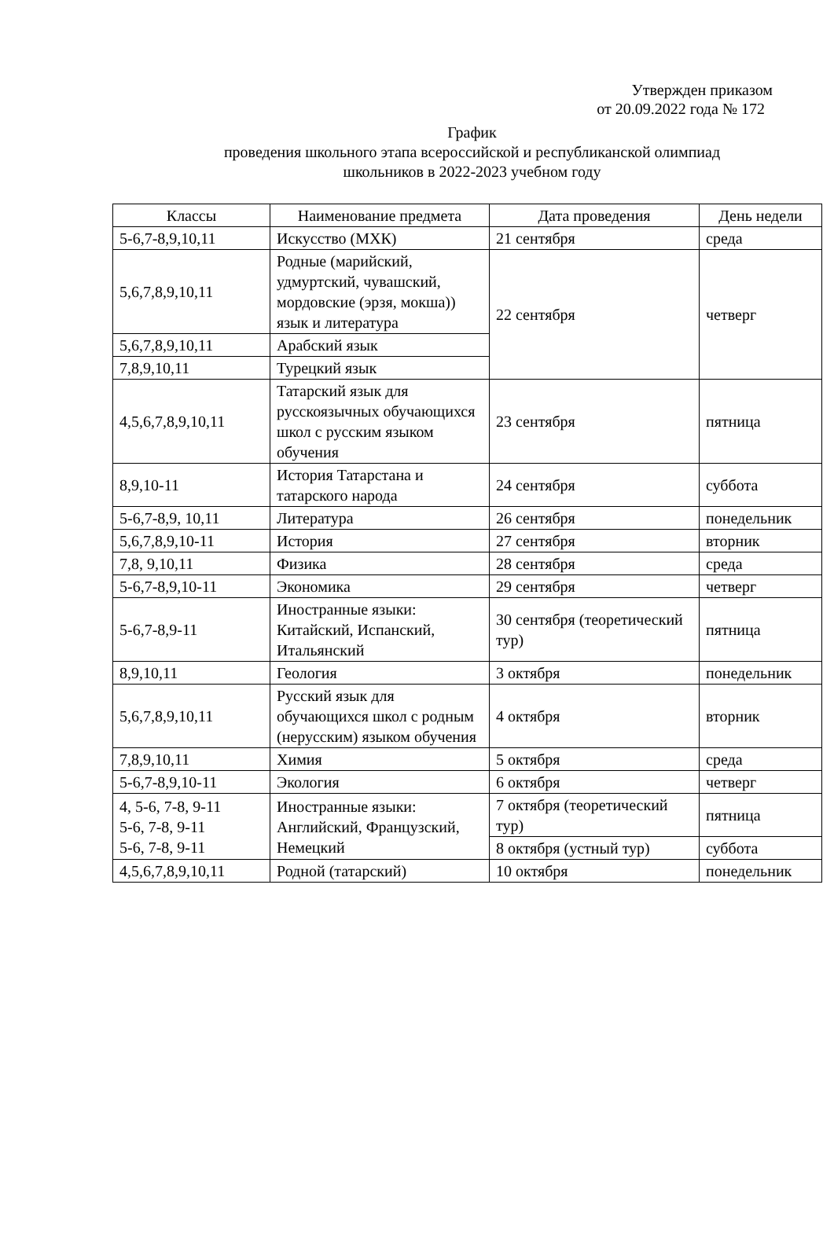Утвержден приказом
от 20.09.2022 года № 172
График
проведения школьного этапа всероссийской и республиканской олимпиад
школьников в 2022-2023 учебном году
| Классы | Наименование предмета | Дата проведения | День недели |
| --- | --- | --- | --- |
| 5-6,7-8,9,10,11 | Искусство (МХК) | 21 сентября | среда |
| 5,6,7,8,9,10,11 | Родные (марийский, удмуртский, чувашский, мордовские (эрзя, мокша)) язык и литература | 22 сентября | четверг |
| 5,6,7,8,9,10,11 | Арабский язык | | |
| 7,8,9,10,11 | Турецкий язык | | |
| 4,5,6,7,8,9,10,11 | Татарский язык для русскоязычных обучающихся школ с русским языком обучения | 23 сентября | пятница |
| 8,9,10-11 | История Татарстана и татарского народа | 24 сентября | суббота |
| 5-6,7-8,9, 10,11 | Литература | 26 сентября | понедельник |
| 5,6,7,8,9,10-11 | История | 27 сентября | вторник |
| 7,8, 9,10,11 | Физика | 28 сентября | среда |
| 5-6,7-8,9,10-11 | Экономика | 29 сентября | четверг |
| 5-6,7-8,9-11 | Иностранные языки: Китайский, Испанский, Итальянский | 30 сентября (теоретический тур) | пятница |
| 8,9,10,11 | Геология | 3 октября | понедельник |
| 5,6,7,8,9,10,11 | Русский язык для обучающихся школ с родным (нерусским) языком обучения | 4 октября | вторник |
| 7,8,9,10,11 | Химия | 5 октября | среда |
| 5-6,7-8,9,10-11 | Экология | 6 октября | четверг |
| 4, 5-6, 7-8, 9-11 5-6, 7-8, 9-11 5-6, 7-8, 9-11 | Иностранные языки: Английский, Французский, Немецкий | 7 октября (теоретический тур) | пятница |
| | | 8 октября (устный тур) | суббота |
| 4,5,6,7,8,9,10,11 | Родной (татарский) | 10 октября | понедельник |